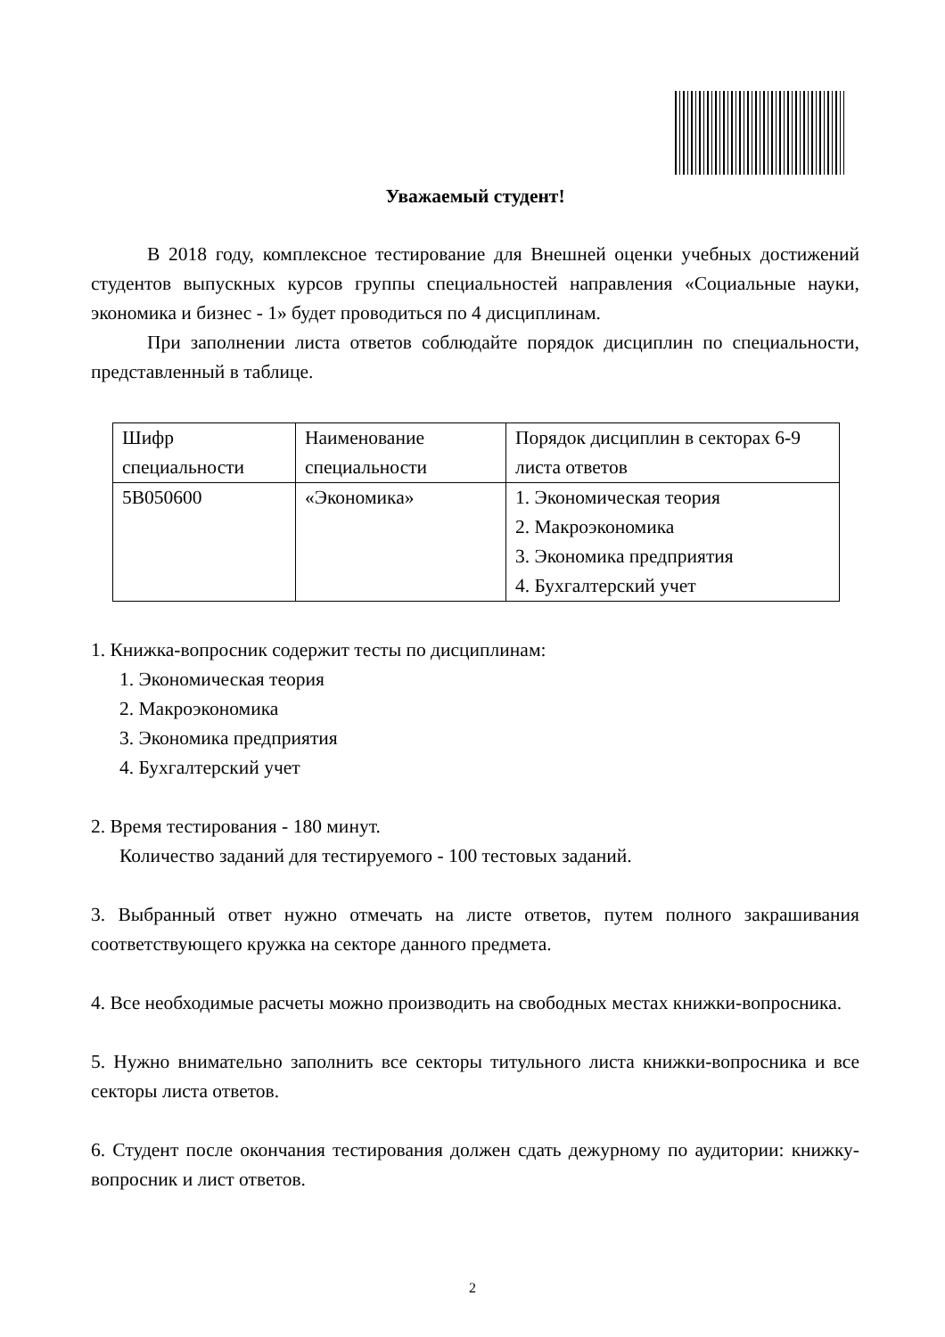Уважаемый студент!
В 2018 году, комплексное тестирование для Внешней оценки учебных достижений студентов выпускных курсов группы специальностей направления «Социальные науки, экономика и бизнес - 1» будет проводиться по 4 дисциплинам.
При заполнении листа ответов соблюдайте порядок дисциплин по специальности, представленный в таблице.
| Шифр специальности | Наименование специальности | Порядок дисциплин в секторах 6-9 листа ответов |
| 5B050600 | «Экономика» | 1. Экономическая теория 2. Макроэкономика 3. Экономика предприятия 4. Бухгалтерский учет |
1. Книжка-вопросник содержит тесты по дисциплинам:
1. Экономическая теория
2. Макроэкономика
3. Экономика предприятия
4. Бухгалтерский учет
2. Время тестирования - 180 минут.
Количество заданий для тестируемого - 100 тестовых заданий.
3. Выбранный ответ нужно отмечать на листе ответов, путем полного закрашивания соответствующего кружка на секторе данного предмета.
4. Все необходимые расчеты можно производить на свободных местах книжки-вопросника.
5. Нужно внимательно заполнить все секторы титульного листа книжки-вопросника и все секторы листа ответов.
6. Студент после окончания тестирования должен сдать дежурному по аудитории: книжку-вопросник и лист ответов.
2